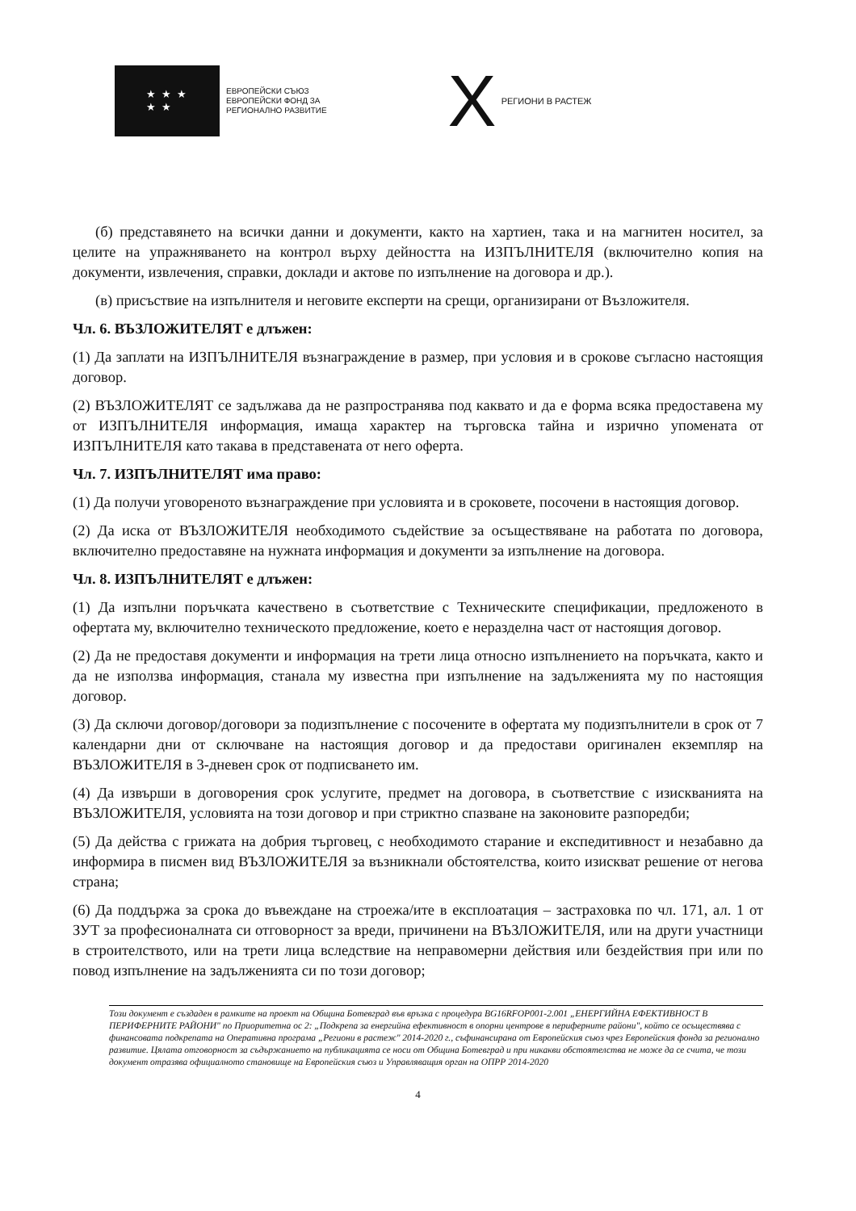★ ★ ★
★ ★
ЕВРОПЕЙСКИ СЪЮЗ
ЕВРОПЕЙСКИ ФОНД ЗА
РЕГИОНАЛНО РАЗВИТИЕ
X РЕГИОНИ В РАСТЕЖ
(б) представянето на всички данни и документи, както на хартиен, така и на магнитен носител, за целите на упражняването на контрол върху дейността на ИЗПЪЛНИТЕЛЯ (включително копия на документи, извлечения, справки, доклади и актове по изпълнение на договора и др.).
(в) присъствие на изпълнителя и неговите експерти на срещи, организирани от Възложителя.
Чл. 6. ВЪЗЛОЖИТЕЛЯТ е длъжен:
(1) Да заплати на ИЗПЪЛНИТЕЛЯ възнаграждение в размер, при условия и в срокове съгласно настоящия договор.
(2) ВЪЗЛОЖИТЕЛЯТ се задължава да не разпространява под каквато и да е форма всяка предоставена му от ИЗПЪЛНИТЕЛЯ информация, имаща характер на търговска тайна и изрично упомената от ИЗПЪЛНИТЕЛЯ като такава в представената от него оферта.
Чл. 7. ИЗПЪЛНИТЕЛЯТ има право:
(1) Да получи уговореното възнаграждение при условията и в сроковете, посочени в настоящия договор.
(2) Да иска от ВЪЗЛОЖИТЕЛЯ необходимото съдействие за осъществяване на работата по договора, включително предоставяне на нужната информация и документи за изпълнение на договора.
Чл. 8. ИЗПЪЛНИТЕЛЯТ е длъжен:
(1) Да изпълни поръчката качествено в съответствие с Техническите спецификации, предложеното в офертата му, включително техническото предложение, което е неразделна част от настоящия договор.
(2) Да не предоставя документи и информация на трети лица относно изпълнението на поръчката, както и да не използва информация, станала му известна при изпълнение на задълженията му по настоящия договор.
(3) Да сключи договор/договори за подизпълнение с посочените в офертата му подизпълнители в срок от 7 календарни дни от сключване на настоящия договор и да предостави оригинален екземпляр на ВЪЗЛОЖИТЕЛЯ в 3-дневен срок от подписването им.
(4) Да извърши в договорения срок услугите, предмет на договора, в съответствие с изискванията на ВЪЗЛОЖИТЕЛЯ, условията на този договор и при стриктно спазване на законовите разпоредби;
(5) Да действа с грижата на добрия търговец, с необходимото старание и експедитивност и незабавно да информира в писмен вид ВЪЗЛОЖИТЕЛЯ за възникнали обстоятелства, които изискват решение от негова страна;
(6) Да поддържа за срока до въвеждане на строежа/ите в експлоатация – застраховка по чл. 171, ал. 1 от ЗУТ за професионалната си отговорност за вреди, причинени на ВЪЗЛОЖИТЕЛЯ, или на други участници в строителството, или на трети лица вследствие на неправомерни действия или бездействия при или по повод изпълнение на задълженията си по този договор;
Този документ е създаден в рамките на проект на Община Ботевград във връзка с процедура BG16RFOP001-2.001 „ЕНЕРГИЙНА ЕФЕКТИВНОСТ В ПЕРИФЕРНИТЕ РАЙОНИ" по Приоритетна ос 2: „Подкрепа за енергийна ефективност в опорни центрове в периферните райони", който се осъществява с финансовата подкрепата на Оперативна програма „Региони в растеж" 2014-2020 г., съфинансирана от Европейския съюз чрез Европейския фонда за регионално развитие. Цялата отговорност за съдържанието на публикацията се носи от Община Ботевград и при никакви обстоятелства не може да се счита, че този документ отразява официалното становище на Европейския съюз и Управляващия орган на ОПРР 2014-2020
4